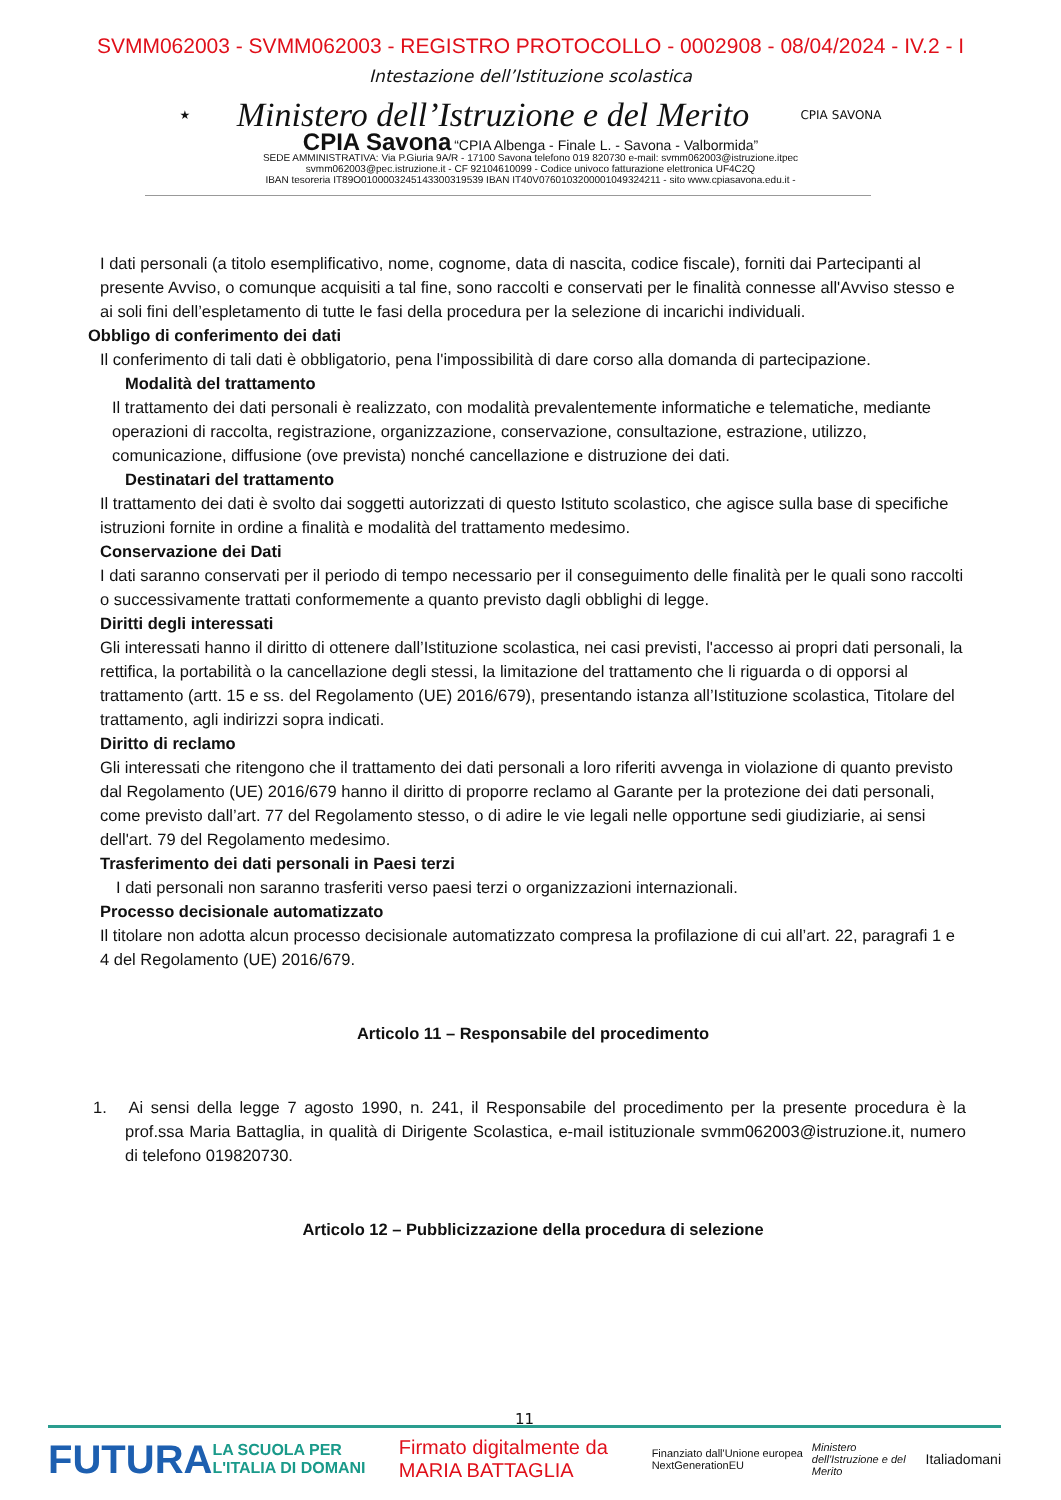SVMM062003 - SVMM062003 - REGISTRO PROTOCOLLO - 0002908 - 08/04/2024 - IV.2 - I
Intestazione dell’Istituzione scolastica
★
Ministero dell’Istruzione e del Merito
CPIA SAVONA
CPIA Savona “CPIA Albenga - Finale L. - Savona - Valbormida”
SEDE AMMINISTRATIVA: Via P.Giuria 9A/R - 17100 Savona telefono 019 820730 e-mail: svmm062003@istruzione.itpec svmm062003@pec.istruzione.it - CF 92104610099 - Codice univoco fatturazione elettronica UF4C2Q
IBAN tesoreria IT89O0100003245143300319539 IBAN IT40V0760103200001049324211 - sito www.cpiasavona.edu.it -
I dati personali (a titolo esemplificativo, nome, cognome, data di nascita, codice fiscale), forniti dai Partecipanti al presente Avviso, o comunque acquisiti a tal fine, sono raccolti e conservati per le finalità connesse all'Avviso stesso e ai soli fini dell’espletamento di tutte le fasi della procedura per la selezione di incarichi individuali.
Obbligo di conferimento dei dati
Il conferimento di tali dati è obbligatorio, pena l'impossibilità di dare corso alla domanda di partecipazione.
Modalità del trattamento
Il trattamento dei dati personali è realizzato, con modalità prevalentemente informatiche e telematiche, mediante operazioni di raccolta, registrazione, organizzazione, conservazione, consultazione, estrazione, utilizzo, comunicazione, diffusione (ove prevista) nonché cancellazione e distruzione dei dati.
Destinatari del trattamento
Il trattamento dei dati è svolto dai soggetti autorizzati di questo Istituto scolastico, che agisce sulla base di specifiche istruzioni fornite in ordine a finalità e modalità del trattamento medesimo.
Conservazione dei Dati
I dati saranno conservati per il periodo di tempo necessario per il conseguimento delle finalità per le quali sono raccolti o successivamente trattati conformemente a quanto previsto dagli obblighi di legge.
Diritti degli interessati
Gli interessati hanno il diritto di ottenere dall’Istituzione scolastica, nei casi previsti, l'accesso ai propri dati personali, la rettifica, la portabilità o la cancellazione degli stessi, la limitazione del trattamento che li riguarda o di opporsi al trattamento (artt. 15 e ss. del Regolamento (UE) 2016/679), presentando istanza all’Istituzione scolastica, Titolare del trattamento, agli indirizzi sopra indicati.
Diritto di reclamo
Gli interessati che ritengono che il trattamento dei dati personali a loro riferiti avvenga in violazione di quanto previsto dal Regolamento (UE) 2016/679 hanno il diritto di proporre reclamo al Garante per la protezione dei dati personali, come previsto dall’art. 77 del Regolamento stesso, o di adire le vie legali nelle opportune sedi giudiziarie, ai sensi dell'art. 79 del Regolamento medesimo.
Trasferimento dei dati personali in Paesi terzi
I dati personali non saranno trasferiti verso paesi terzi o organizzazioni internazionali.
Processo decisionale automatizzato
Il titolare non adotta alcun processo decisionale automatizzato compresa la profilazione di cui all’art. 22, paragrafi 1 e 4 del Regolamento (UE) 2016/679.
Articolo 11 – Responsabile del procedimento
1. Ai sensi della legge 7 agosto 1990, n. 241, il Responsabile del procedimento per la presente procedura è la prof.ssa Maria Battaglia, in qualità di Dirigente Scolastica, e-mail istituzionale svmm062003@istruzione.it, numero di telefono 019820730.
Articolo 12 – Pubblicizzazione della procedura di selezione
11
FUTURA LA SCUOLA PER L'ITALIA DI DOMANI Firmato digitalmente da MARIA BATTAGLIA Finanziato dall'Unione europea NextGenerationEU Ministero dell'Istruzione e del Merito Italiadomani